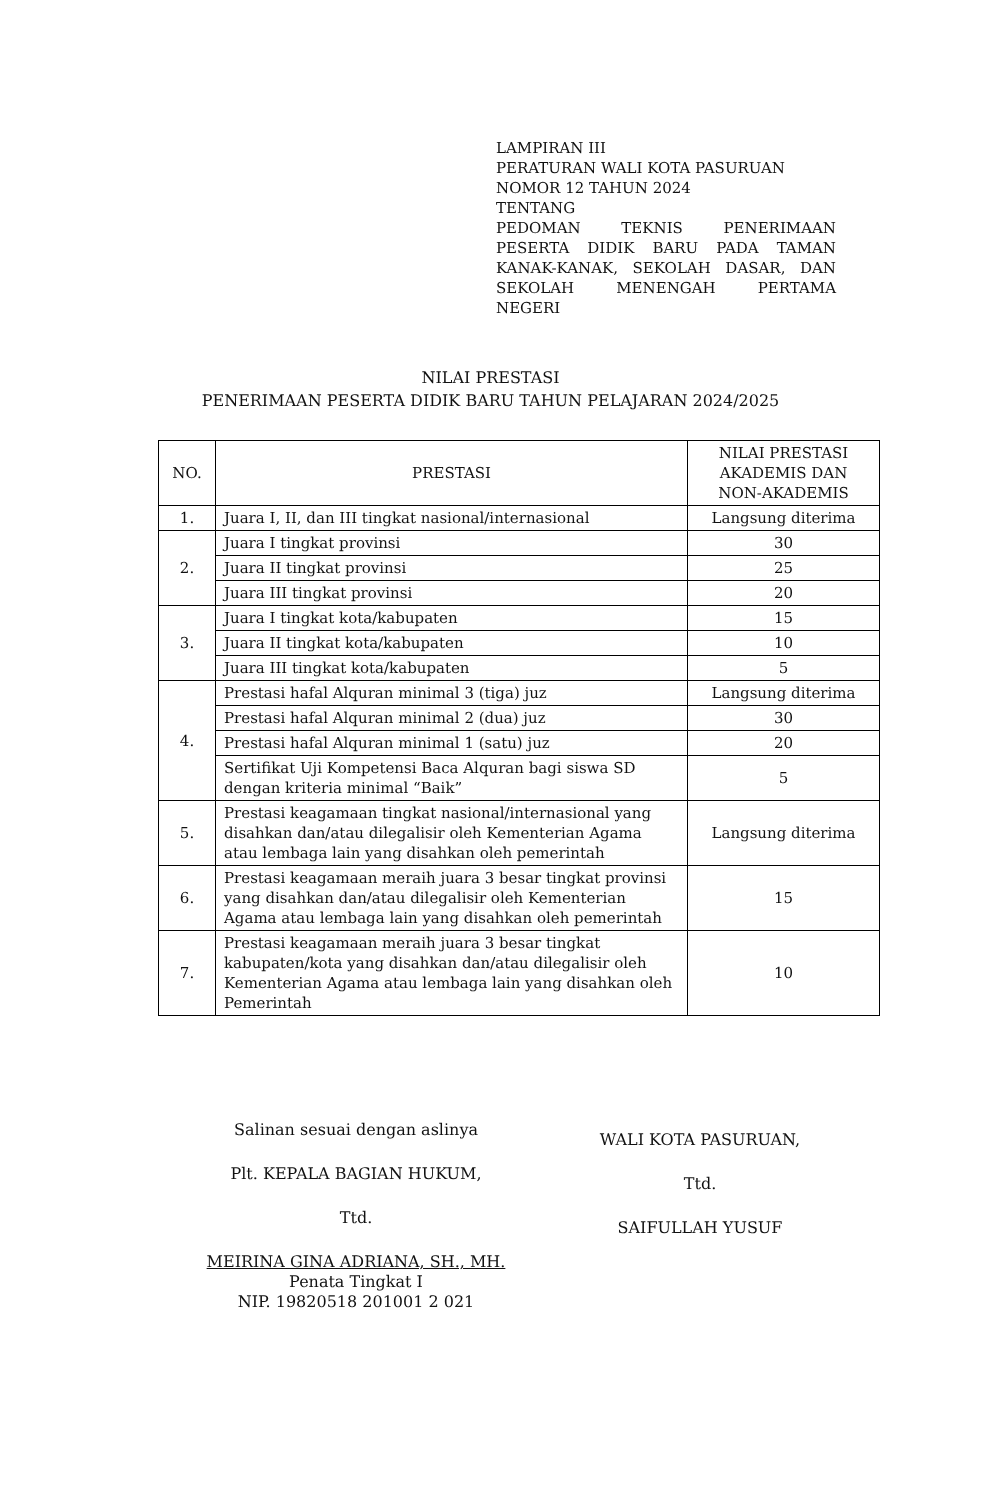LAMPIRAN III
PERATURAN WALI KOTA PASURUAN
NOMOR 12 TAHUN 2024
TENTANG
PEDOMAN TEKNIS PENERIMAAN PESERTA DIDIK BARU PADA TAMAN KANAK-KANAK, SEKOLAH DASAR, DAN SEKOLAH MENENGAH PERTAMA
NEGERI
NILAI PRESTASI
PENERIMAAN PESERTA DIDIK BARU TAHUN PELAJARAN 2024/2025
| NO. | PRESTASI | NILAI PRESTASI AKADEMIS DAN NON-AKADEMIS |
| --- | --- | --- |
| 1. | Juara I, II, dan III tingkat nasional/internasional | Langsung diterima |
| 2. | Juara I tingkat provinsi | 30 |
| | Juara II tingkat provinsi | 25 |
| | Juara III tingkat provinsi | 20 |
| 3. | Juara I tingkat kota/kabupaten | 15 |
| | Juara II tingkat kota/kabupaten | 10 |
| | Juara III tingkat kota/kabupaten | 5 |
| 4. | Prestasi hafal Alquran minimal 3 (tiga) juz | Langsung diterima |
| | Prestasi hafal Alquran minimal 2 (dua) juz | 30 |
| | Prestasi hafal Alquran minimal 1 (satu) juz | 20 |
| | Sertifikat Uji Kompetensi Baca Alquran bagi siswa SD dengan kriteria minimal “Baik” | 5 |
| 5. | Prestasi keagamaan tingkat nasional/internasional yang disahkan dan/atau dilegalisir oleh Kementerian Agama atau lembaga lain yang disahkan oleh pemerintah | Langsung diterima |
| 6. | Prestasi keagamaan meraih juara 3 besar tingkat provinsi yang disahkan dan/atau dilegalisir oleh Kementerian Agama atau lembaga lain yang disahkan oleh pemerintah | 15 |
| 7. | Prestasi keagamaan meraih juara 3 besar tingkat kabupaten/kota yang disahkan dan/atau dilegalisir oleh Kementerian Agama atau lembaga lain yang disahkan oleh Pemerintah | 10 |
Salinan sesuai dengan aslinya
Plt. KEPALA BAGIAN HUKUM,
Ttd.
MEIRINA GINA ADRIANA, SH., MH.
Penata Tingkat I
NIP. 19820518 201001 2 021
WALI KOTA PASURUAN,
Ttd.
SAIFULLAH YUSUF